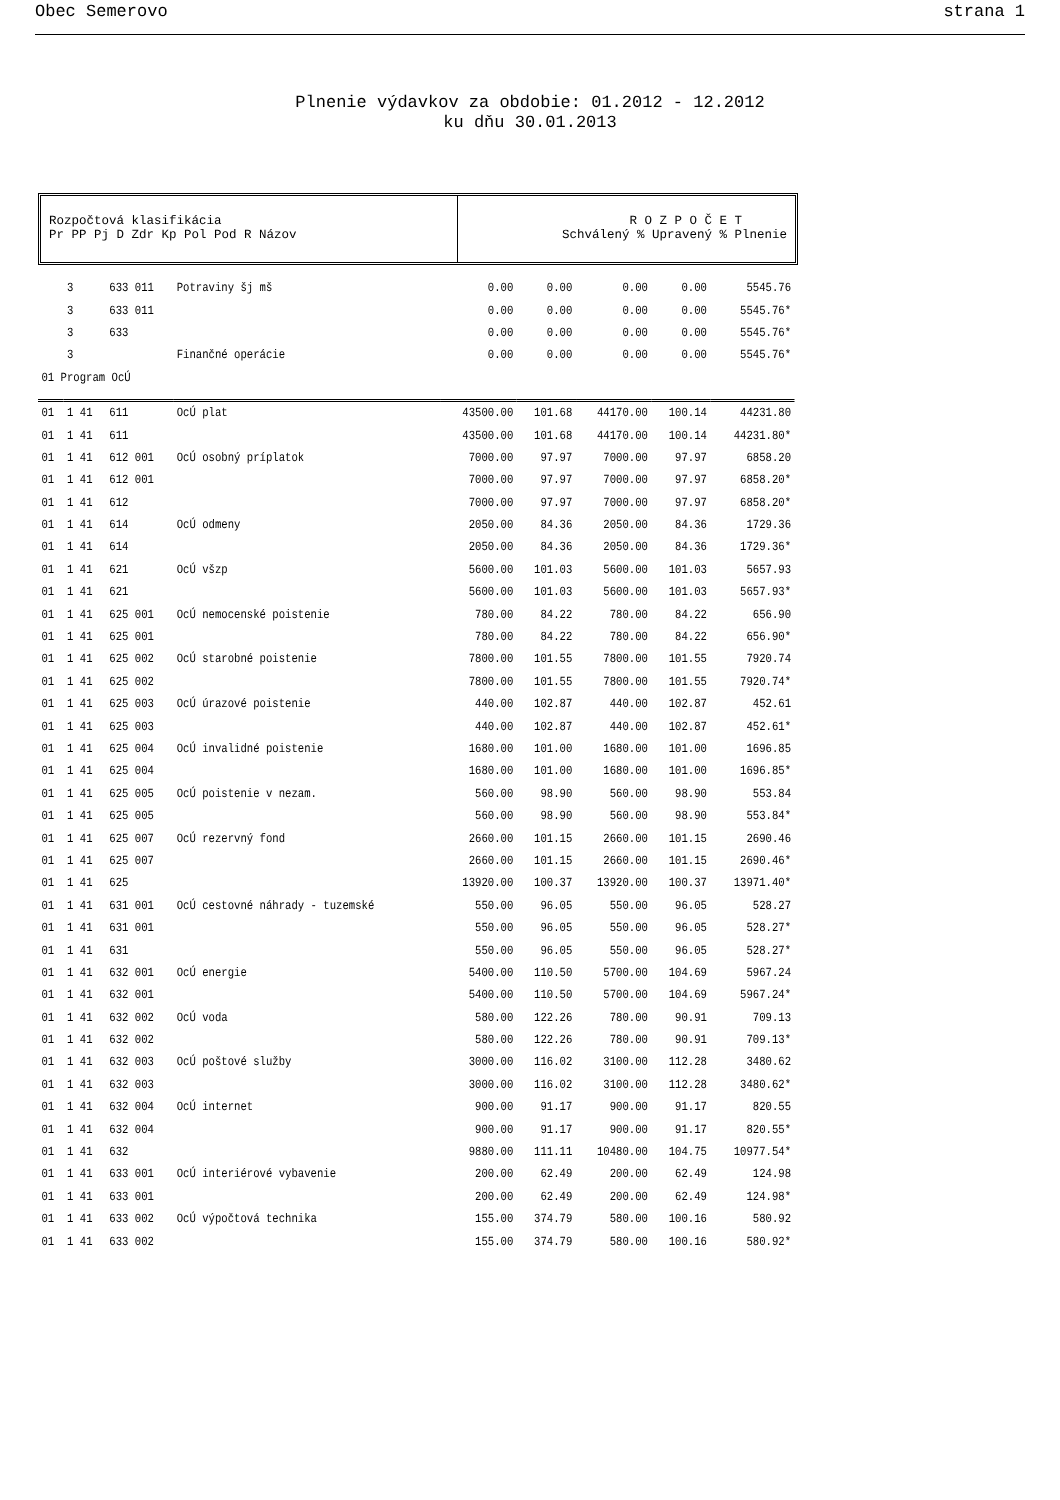Obec Semerovo strana 1
Plnenie výdavkov za obdobie: 01.2012 - 12.2012
ku dňu 30.01.2013
Rozpočtová klasifikácia
Pr PP Pj D Zdr Kp Pol Pod R Názov
R O Z P O Č E T
Schválený % Upravený % Plnenie
| | 3 | 633 011 | Potraviny šj mš | 0.00 | 0.00 | 0.00 | 0.00 | 5545.76 |
| | 3 | 633 011 | | 0.00 | 0.00 | 0.00 | 0.00 | 5545.76* |
| | 3 | 633 | | 0.00 | 0.00 | 0.00 | 0.00 | 5545.76* |
| | 3 | | Finančné operácie | 0.00 | 0.00 | 0.00 | 0.00 | 5545.76* |
| 01 Program OcÚ | | | | | | | | |
| 01 | 1 41 | 611 | OcÚ plat | 43500.00 | 101.68 | 44170.00 | 100.14 | 44231.80 |
| 01 | 1 41 | 611 | | 43500.00 | 101.68 | 44170.00 | 100.14 | 44231.80* |
| 01 | 1 41 | 612 001 | OcÚ osobný príplatok | 7000.00 | 97.97 | 7000.00 | 97.97 | 6858.20 |
| 01 | 1 41 | 612 001 | | 7000.00 | 97.97 | 7000.00 | 97.97 | 6858.20* |
| 01 | 1 41 | 612 | | 7000.00 | 97.97 | 7000.00 | 97.97 | 6858.20* |
| 01 | 1 41 | 614 | OcÚ odmeny | 2050.00 | 84.36 | 2050.00 | 84.36 | 1729.36 |
| 01 | 1 41 | 614 | | 2050.00 | 84.36 | 2050.00 | 84.36 | 1729.36* |
| 01 | 1 41 | 621 | OcÚ všzp | 5600.00 | 101.03 | 5600.00 | 101.03 | 5657.93 |
| 01 | 1 41 | 621 | | 5600.00 | 101.03 | 5600.00 | 101.03 | 5657.93* |
| 01 | 1 41 | 625 001 | OcÚ nemocenské poistenie | 780.00 | 84.22 | 780.00 | 84.22 | 656.90 |
| 01 | 1 41 | 625 001 | | 780.00 | 84.22 | 780.00 | 84.22 | 656.90* |
| 01 | 1 41 | 625 002 | OcÚ starobné poistenie | 7800.00 | 101.55 | 7800.00 | 101.55 | 7920.74 |
| 01 | 1 41 | 625 002 | | 7800.00 | 101.55 | 7800.00 | 101.55 | 7920.74* |
| 01 | 1 41 | 625 003 | OcÚ úrazové poistenie | 440.00 | 102.87 | 440.00 | 102.87 | 452.61 |
| 01 | 1 41 | 625 003 | | 440.00 | 102.87 | 440.00 | 102.87 | 452.61* |
| 01 | 1 41 | 625 004 | OcÚ invalidné poistenie | 1680.00 | 101.00 | 1680.00 | 101.00 | 1696.85 |
| 01 | 1 41 | 625 004 | | 1680.00 | 101.00 | 1680.00 | 101.00 | 1696.85* |
| 01 | 1 41 | 625 005 | OcÚ poistenie v nezam. | 560.00 | 98.90 | 560.00 | 98.90 | 553.84 |
| 01 | 1 41 | 625 005 | | 560.00 | 98.90 | 560.00 | 98.90 | 553.84* |
| 01 | 1 41 | 625 007 | OcÚ rezervný fond | 2660.00 | 101.15 | 2660.00 | 101.15 | 2690.46 |
| 01 | 1 41 | 625 007 | | 2660.00 | 101.15 | 2660.00 | 101.15 | 2690.46* |
| 01 | 1 41 | 625 | | 13920.00 | 100.37 | 13920.00 | 100.37 | 13971.40* |
| 01 | 1 41 | 631 001 | OcÚ cestovné náhrady - tuzemské | 550.00 | 96.05 | 550.00 | 96.05 | 528.27 |
| 01 | 1 41 | 631 001 | | 550.00 | 96.05 | 550.00 | 96.05 | 528.27* |
| 01 | 1 41 | 631 | | 550.00 | 96.05 | 550.00 | 96.05 | 528.27* |
| 01 | 1 41 | 632 001 | OcÚ energie | 5400.00 | 110.50 | 5700.00 | 104.69 | 5967.24 |
| 01 | 1 41 | 632 001 | | 5400.00 | 110.50 | 5700.00 | 104.69 | 5967.24* |
| 01 | 1 41 | 632 002 | OcÚ voda | 580.00 | 122.26 | 780.00 | 90.91 | 709.13 |
| 01 | 1 41 | 632 002 | | 580.00 | 122.26 | 780.00 | 90.91 | 709.13* |
| 01 | 1 41 | 632 003 | OcÚ poštové služby | 3000.00 | 116.02 | 3100.00 | 112.28 | 3480.62 |
| 01 | 1 41 | 632 003 | | 3000.00 | 116.02 | 3100.00 | 112.28 | 3480.62* |
| 01 | 1 41 | 632 004 | OcÚ internet | 900.00 | 91.17 | 900.00 | 91.17 | 820.55 |
| 01 | 1 41 | 632 004 | | 900.00 | 91.17 | 900.00 | 91.17 | 820.55* |
| 01 | 1 41 | 632 | | 9880.00 | 111.11 | 10480.00 | 104.75 | 10977.54* |
| 01 | 1 41 | 633 001 | OcÚ interiérové vybavenie | 200.00 | 62.49 | 200.00 | 62.49 | 124.98 |
| 01 | 1 41 | 633 001 | | 200.00 | 62.49 | 200.00 | 62.49 | 124.98* |
| 01 | 1 41 | 633 002 | OcÚ výpočtová technika | 155.00 | 374.79 | 580.00 | 100.16 | 580.92 |
| 01 | 1 41 | 633 002 | | 155.00 | 374.79 | 580.00 | 100.16 | 580.92* |